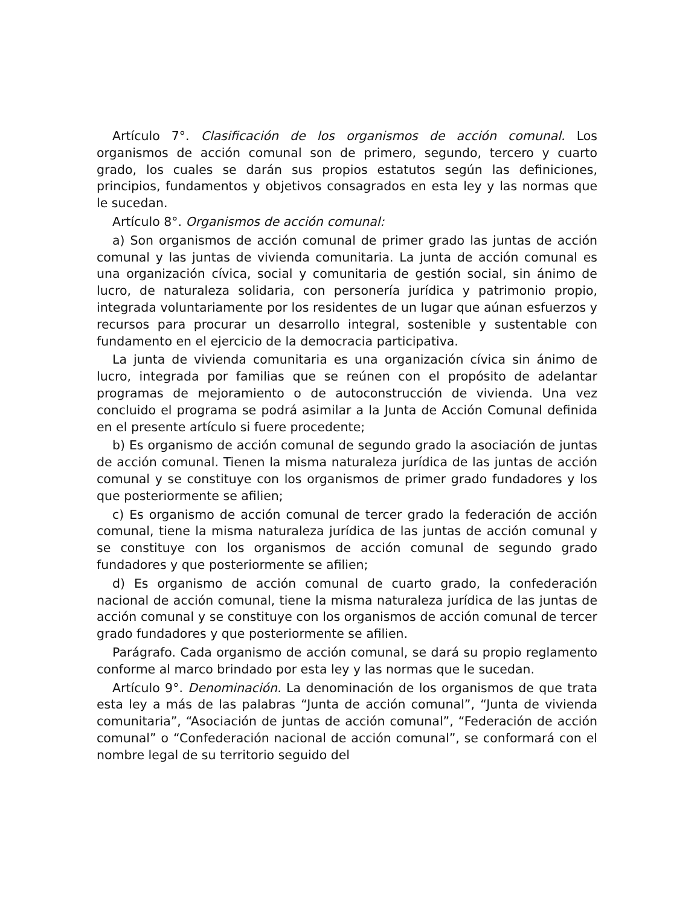Artículo 7°. Clasificación de los organismos de acción comunal. Los organismos de acción comunal son de primero, segundo, tercero y cuarto grado, los cuales se darán sus propios estatutos según las definiciones, principios, fundamentos y objetivos consagrados en esta ley y las normas que le sucedan.
Artículo 8°. Organismos de acción comunal:
a) Son organismos de acción comunal de primer grado las juntas de acción comunal y las juntas de vivienda comunitaria. La junta de acción comunal es una organización cívica, social y comunitaria de gestión social, sin ánimo de lucro, de naturaleza solidaria, con personería jurídica y patrimonio propio, integrada voluntariamente por los residentes de un lugar que aúnan esfuerzos y recursos para procurar un desarrollo integral, sostenible y sustentable con fundamento en el ejercicio de la democracia participativa.
La junta de vivienda comunitaria es una organización cívica sin ánimo de lucro, integrada por familias que se reúnen con el propósito de adelantar programas de mejoramiento o de autoconstrucción de vivienda. Una vez concluido el programa se podrá asimilar a la Junta de Acción Comunal definida en el presente artículo si fuere procedente;
b) Es organismo de acción comunal de segundo grado la asociación de juntas de acción comunal. Tienen la misma naturaleza jurídica de las juntas de acción comunal y se constituye con los organismos de primer grado fundadores y los que posteriormente se afilien;
c) Es organismo de acción comunal de tercer grado la federación de acción comunal, tiene la misma naturaleza jurídica de las juntas de acción comunal y se constituye con los organismos de acción comunal de segundo grado fundadores y que posteriormente se afilien;
d) Es organismo de acción comunal de cuarto grado, la confederación nacional de acción comunal, tiene la misma naturaleza jurídica de las juntas de acción comunal y se constituye con los organismos de acción comunal de tercer grado fundadores y que posteriormente se afilien.
Parágrafo. Cada organismo de acción comunal, se dará su propio reglamento conforme al marco brindado por esta ley y las normas que le sucedan.
Artículo 9°. Denominación. La denominación de los organismos de que trata esta ley a más de las palabras “Junta de acción comunal”, “Junta de vivienda comunitaria”, “Asociación de juntas de acción comunal”, “Federación de acción comunal” o “Confederación nacional de acción comunal”, se conformará con el nombre legal de su territorio seguido del